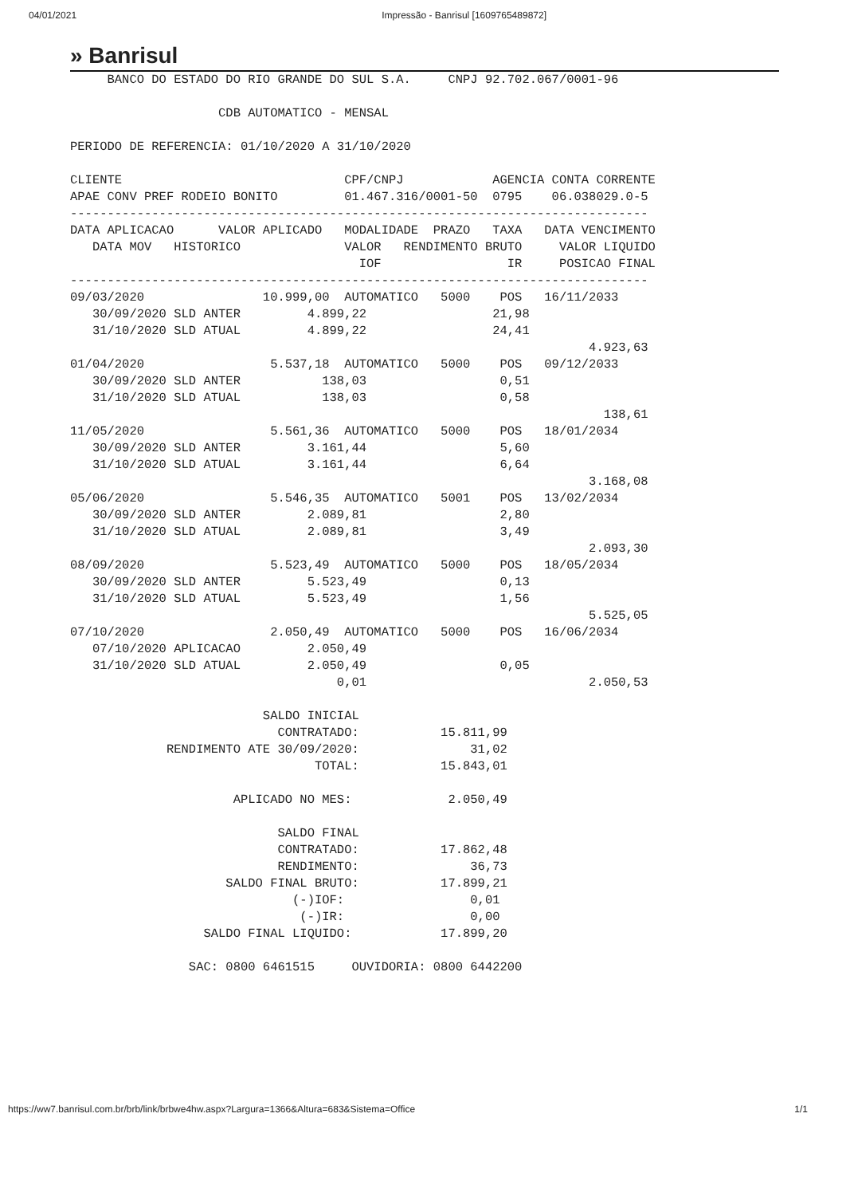04/01/2021 Impressão - Banrisul [1609765489872]
» Banrisul
     BANCO DO ESTADO DO RIO GRANDE DO SUL S.A.     CNPJ 92.702.067/0001-96

                    CDB AUTOMATICO - MENSAL

PERIODO DE REFERENCIA: 01/10/2020 A 31/10/2020

CLIENTE                              CPF/CNPJ            AGENCIA CONTA CORRENTE
APAE CONV PREF RODEIO BONITO         01.467.316/0001-50  0795    06.038029.0-5
------------------------------------------------------------------------------
DATA APLICACAO      VALOR APLICADO   MODALIDADE  PRAZO   TAXA   DATA VENCIMENTO
   DATA MOV   HISTORICO              VALOR   RENDIMENTO BRUTO     VALOR LIQUIDO
                                       IOF                 IR     POSICAO FINAL
------------------------------------------------------------------------------
09/03/2020                10.999,00  AUTOMATICO   5000    POS   16/11/2033
   30/09/2020 SLD ANTER         4.899,22                 21,98
   31/10/2020 SLD ATUAL         4.899,22                 24,41
                                                                      4.923,63
01/04/2020                 5.537,18  AUTOMATICO   5000    POS   09/12/2033
   30/09/2020 SLD ANTER           138,03                  0,51
   31/10/2020 SLD ATUAL           138,03                  0,58
                                                                        138,61
11/05/2020                 5.561,36  AUTOMATICO   5000    POS   18/01/2034
   30/09/2020 SLD ANTER         3.161,44                  5,60
   31/10/2020 SLD ATUAL         3.161,44                  6,64
                                                                      3.168,08
05/06/2020                 5.546,35  AUTOMATICO   5001    POS   13/02/2034
   30/09/2020 SLD ANTER         2.089,81                  2,80
   31/10/2020 SLD ATUAL         2.089,81                  3,49
                                                                      2.093,30
08/09/2020                 5.523,49  AUTOMATICO   5000    POS   18/05/2034
   30/09/2020 SLD ANTER         5.523,49                  0,13
   31/10/2020 SLD ATUAL         5.523,49                  1,56
                                                                      5.525,05
07/10/2020                 2.050,49  AUTOMATICO   5000    POS   16/06/2034
   07/10/2020 APLICACAO         2.050,49
   31/10/2020 SLD ATUAL         2.050,49                  0,05
                                    0,01                              2.050,53

                          SALDO INICIAL
                            CONTRATADO:           15.811,99
             RENDIMENTO ATE 30/09/2020:               31,02
                                 TOTAL:           15.843,01

                      APLICADO NO MES:             2.050,49

                            SALDO FINAL
                            CONTRATADO:           17.862,48
                            RENDIMENTO:               36,73
                     SALDO FINAL BRUTO:           17.899,21
                              (-)IOF:                 0,01
                               (-)IR:                 0,00
                  SALDO FINAL LIQUIDO:            17.899,20

                SAC: 0800 6461515     OUVIDORIA: 0800 6442200
https://ww7.banrisul.com.br/brb/link/brbwe4hw.aspx?Largura=1366&Altura=683&Sistema=Office 1/1